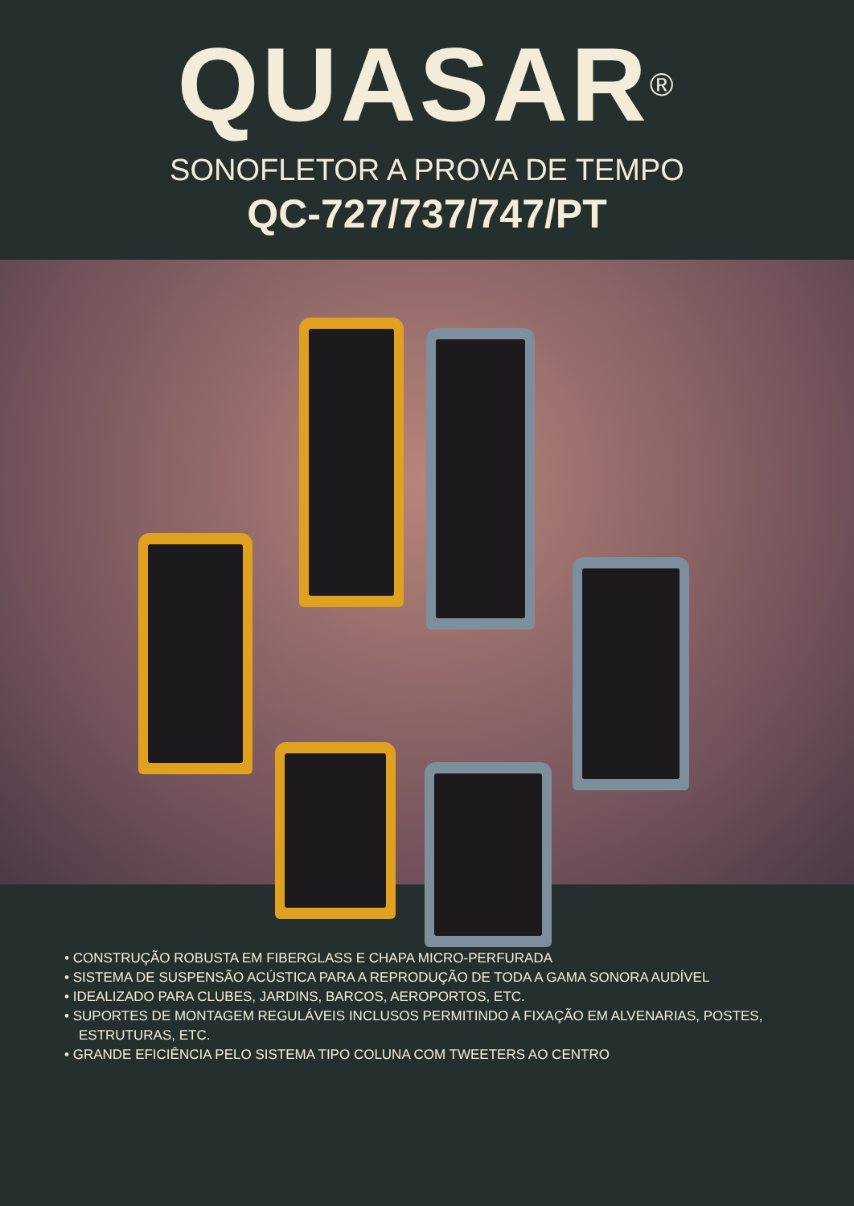QUASAR<sup>®</sup>
SONOFLETOR A PROVA DE TEMPO
QC-727/737/747/PT
• CONSTRUÇÃO ROBUSTA EM FIBERGLASS E CHAPA MICRO-PERFURADA
• SISTEMA DE SUSPENSÃO ACÚSTICA PARA A REPRODUÇÃO DE TODA A GAMA SONORA AUDÍVEL
• IDEALIZADO PARA CLUBES, JARDINS, BARCOS, AEROPORTOS, ETC.
• SUPORTES DE MONTAGEM REGULÁVEIS INCLUSOS PERMITINDO A FIXAÇÃO EM ALVENARIAS, POSTES, ESTRUTURAS, ETC.
• GRANDE EFICIÊNCIA PELO SISTEMA TIPO COLUNA COM TWEETERS AO CENTRO